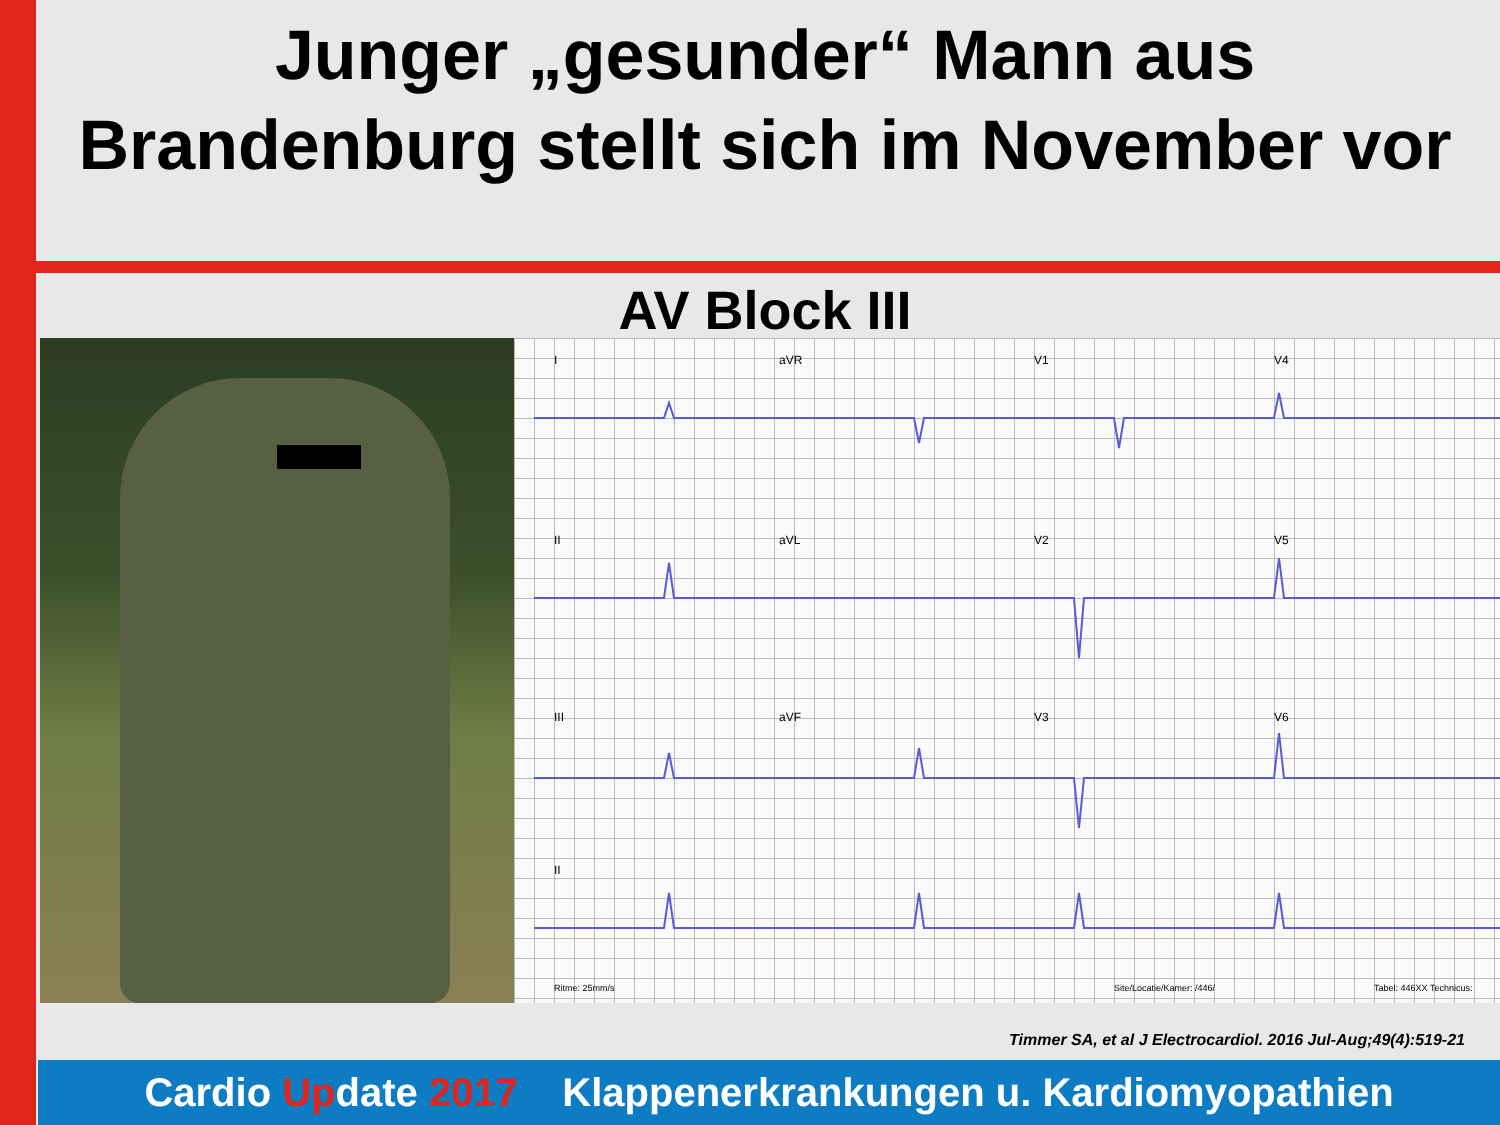Junger „gesunder“ Mann aus
Brandenburg stellt sich im November vor
AV Block III
I aVR V1 V4
II aVL V2 V5
III aVF V3 V6
II
Ritme: 25mm/s Site/Locatie/Kamer: /446/ Tabel: 446XX Technicus:
Timmer SA, et al J Electrocardiol. 2016 Jul-Aug;49(4):519-21
Cardio Update 2017 Klappenerkrankungen u. Kardiomyopathien